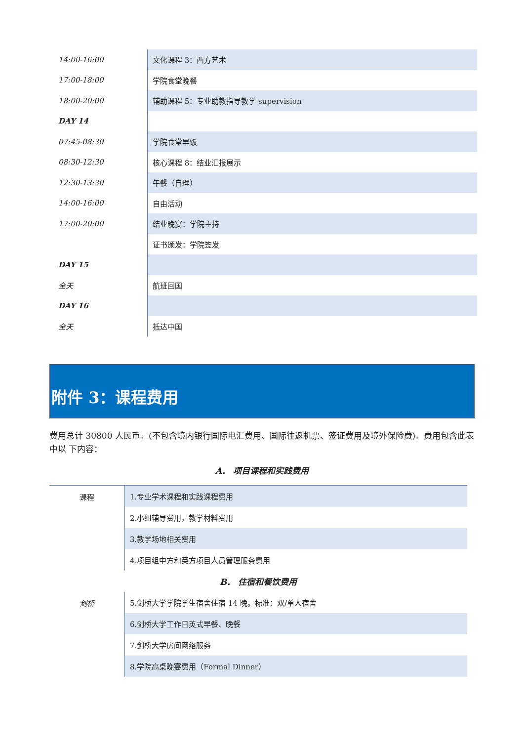| 14:00-16:00 | 文化课程 3：西方艺术 |
| 17:00-18:00 | 学院食堂晚餐 |
| 18:00-20:00 | 辅助课程 5：专业助教指导教学 supervision |
| DAY 14 | |
| 07:45-08:30 | 学院食堂早饭 |
| 08:30-12:30 | 核心课程 8：结业汇报展示 |
| 12:30-13:30 | 午餐（自理） |
| 14:00-16:00 | 自由活动 |
| 17:00-20:00 | 结业晚宴：学院主持 |
| | 证书颁发：学院签发 |
| DAY 15 | |
| 全天 | 航班回国 |
| DAY 16 | |
| 全天 | 抵达中国 |
附件 3：课程费用
费用总计 30800 人民币。(不包含境内银行国际电汇费用、国际往返机票、签证费用及境外保险费)。费用包含此表中以 下内容：
A． 项目课程和实践费用
| 课程 | 1.专业学术课程和实践课程费用 |
| | 2.小组辅导费用，教学材料费用 |
| | 3.教学场地相关费用 |
| | 4.项目组中方和英方项目人员管理服务费用 |
| B． 住宿和餐饮费用 | |
| 剑桥 | 5.剑桥大学学院学生宿舍住宿 14 晚。标准：双/单人宿舍 |
| | 6.剑桥大学工作日英式早餐、晚餐 |
| | 7.剑桥大学房间网络服务 |
| | 8.学院高桌晚宴费用（Formal Dinner） |